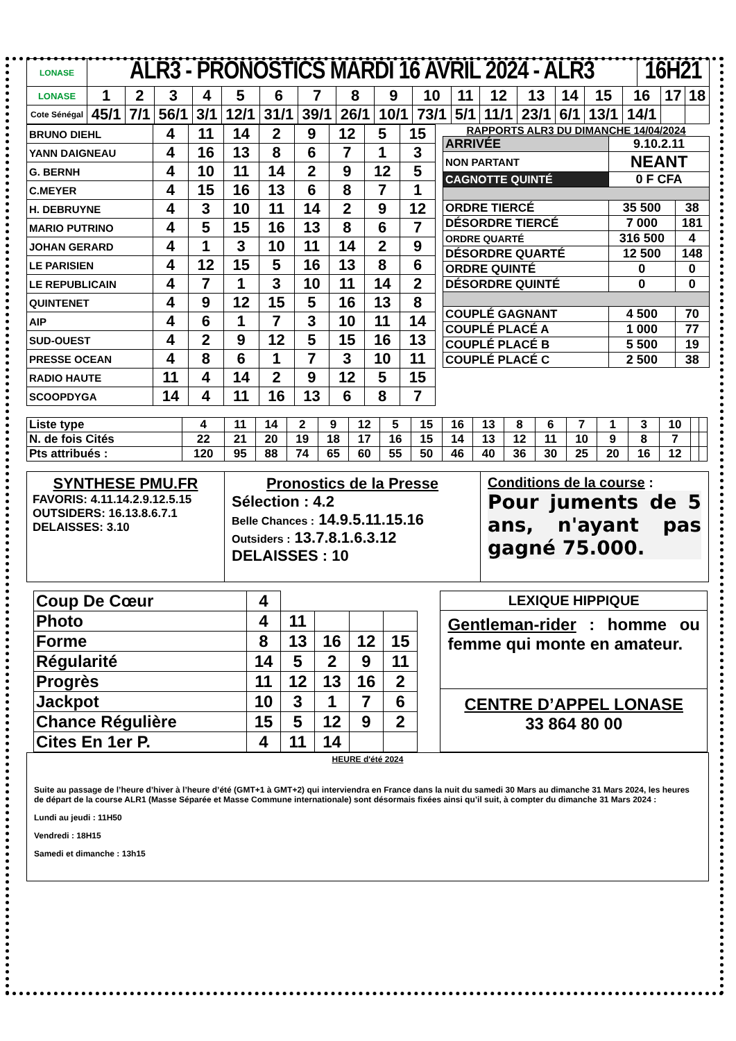| LONASE | ALR3 - PRONOSTICS MARDI 16 AVRIL 2024 - ALR3 | 16H21 |
| LONASE | 1 | 2 | 3 | 4 | 5 | 6 | 7 | 8 | 9 | 10 | 11 | 12 | 13 | 14 | 15 | 16 | 17 | 18 |
| Cote Sénégal | 45/1 | 7/1 | 56/1 | 3/1 | 12/1 | 31/1 | 39/1 | 26/1 | 10/1 | 73/1 | 5/1 | 11/1 | 23/1 | 6/1 | 13/1 | 14/1 | | |
| BRUNO DIEHL | 4 | 11 | 14 | 2 | 9 | 12 | 5 | 15 |
| YANN DAIGNEAU | 4 | 16 | 13 | 8 | 6 | 7 | 1 | 3 |
| G. BERNH | 4 | 10 | 11 | 14 | 2 | 9 | 12 | 5 |
| C.MEYER | 4 | 15 | 16 | 13 | 6 | 8 | 7 | 1 |
| H. DEBRUYNE | 4 | 3 | 10 | 11 | 14 | 2 | 9 | 12 |
| MARIO PUTRINO | 4 | 5 | 15 | 16 | 13 | 8 | 6 | 7 |
| JOHAN GERARD | 4 | 1 | 3 | 10 | 11 | 14 | 2 | 9 |
| LE PARISIEN | 4 | 12 | 15 | 5 | 16 | 13 | 8 | 6 |
| LE REPUBLICAIN | 4 | 7 | 1 | 3 | 10 | 11 | 14 | 2 |
| QUINTENET | 4 | 9 | 12 | 15 | 5 | 16 | 13 | 8 |
| AIP | 4 | 6 | 1 | 7 | 3 | 10 | 11 | 14 |
| SUD-OUEST | 4 | 2 | 9 | 12 | 5 | 15 | 16 | 13 |
| PRESSE OCEAN | 4 | 8 | 6 | 1 | 7 | 3 | 10 | 11 |
| RADIO HAUTE | 11 | 4 | 14 | 2 | 9 | 12 | 5 | 15 |
| SCOOPDYGA | 14 | 4 | 11 | 16 | 13 | 6 | 8 | 7 |
RAPPORTS ALR3 DU DIMANCHE 14/04/2024
| ARRIVÉE | 9.10.2.11 | |
| NON PARTANT | NEANT | |
| CAGNOTTE QUINTÉ | 0 F CFA | |
| ORDRE TIERCÉ | 35 500 | 38 |
| DÉSORDRE TIERCÉ | 7 000 | 181 |
| ORDRE QUARTÉ | 316 500 | 4 |
| DÉSORDRE QUARTÉ | 12 500 | 148 |
| ORDRE QUINTÉ | 0 | 0 |
| DÉSORDRE QUINTÉ | 0 | 0 |
| COUPLÉ GAGNANT | 4 500 | 70 |
| COUPLÉ PLACÉ A | 1 000 | 77 |
| COUPLÉ PLACÉ B | 5 500 | 19 |
| COUPLÉ PLACÉ C | 2 500 | 38 |
| Liste type | 4 | 11 | 14 | 2 | 9 | 12 | 5 | 15 | 16 | 13 | 8 | 6 | 7 | 1 | 3 | 10 | | |
| N. de fois Cités | 22 | 21 | 20 | 19 | 18 | 17 | 16 | 15 | 14 | 13 | 12 | 11 | 10 | 9 | 8 | 7 | | |
| Pts attribués : | 120 | 95 | 88 | 74 | 65 | 60 | 55 | 50 | 46 | 40 | 36 | 30 | 25 | 20 | 16 | 12 | | |
SYNTHESE PMU.FR
FAVORIS: 4.11.14.2.9.12.5.15
OUTSIDERS: 16.13.8.6.7.1
DELAISSES: 3.10
Pronostics de la Presse
Sélection : 4.2
Belle Chances : 14.9.5.11.15.16
Outsiders : 13.7.8.1.6.3.12
DELAISSES : 10
Conditions de la course :
Pour juments de 5 ans, n'ayant pas gagné 75.000.
| Coup De Cœur | 4 | | | | |
| Photo | 4 | 11 | | | |
| Forme | 8 | 13 | 16 | 12 | 15 |
| Régularité | 14 | 5 | 2 | 9 | 11 |
| Progrès | 11 | 12 | 13 | 16 | 2 |
| Jackpot | 10 | 3 | 1 | 7 | 6 |
| Chance Régulière | 15 | 5 | 12 | 9 | 2 |
| Cites En 1er P. | 4 | 11 | 14 | | |
LEXIQUE HIPPIQUE
Gentleman-rider : homme ou femme qui monte en amateur.
CENTRE D’APPEL LONASE
33 864 80 00
HEURE d'été 2024
Suite au passage de l’heure d’hiver à l’heure d’été (GMT+1 à GMT+2) qui interviendra en France dans la nuit du samedi 30 Mars au dimanche 31 Mars 2024, les heures de départ de la course ALR1 (Masse Séparée et Masse Commune internationale) sont désormais fixées ainsi qu’il suit, à compter du dimanche 31 Mars 2024 :
Lundi au jeudi : 11H50
Vendredi : 18H15
Samedi et dimanche : 13h15